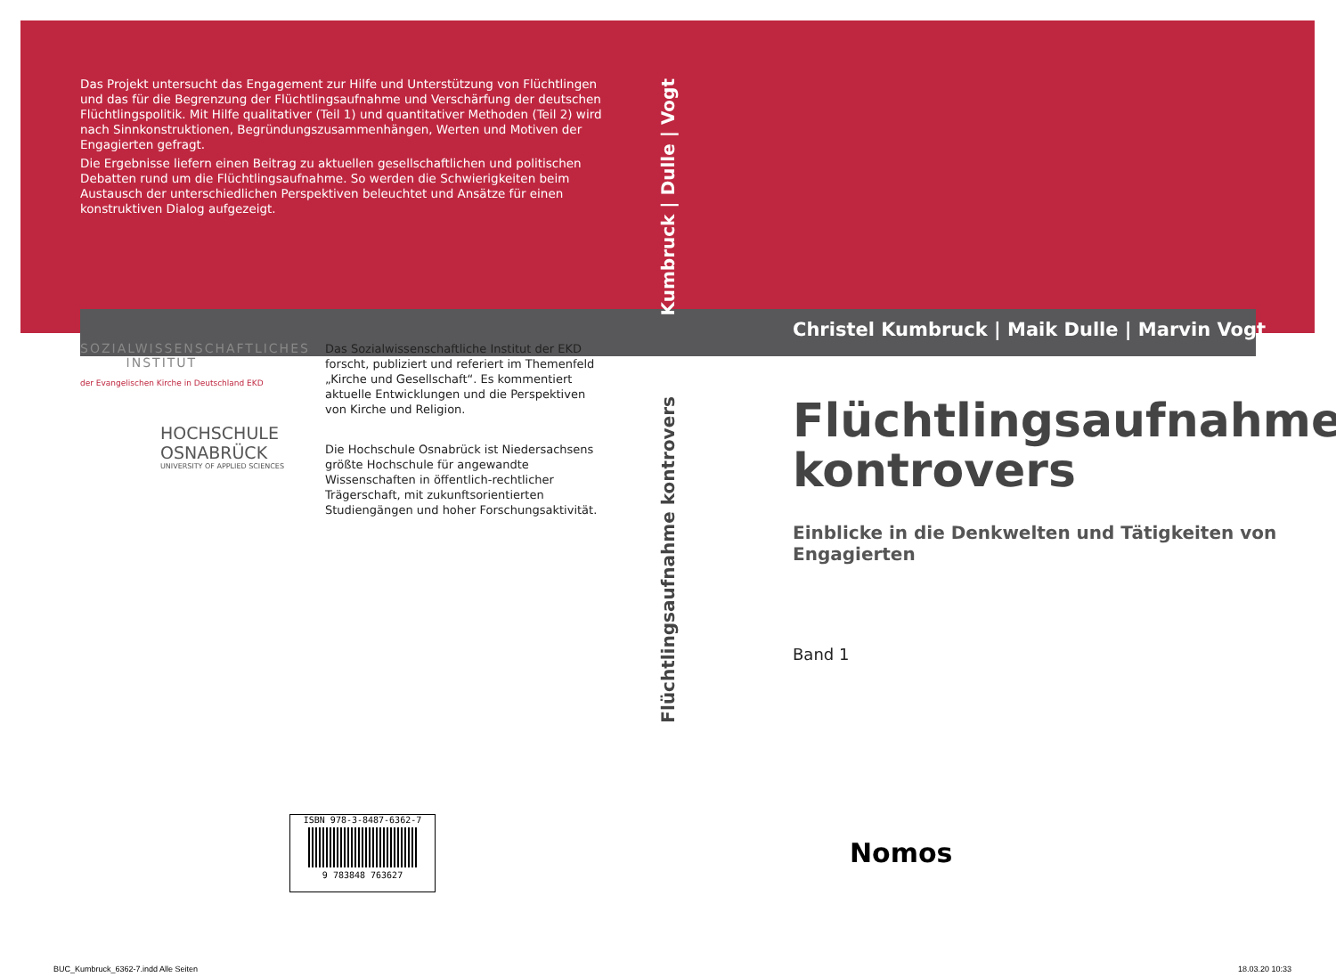Das Projekt untersucht das Engagement zur Hilfe und Unterstützung von Flüchtlingen und das für die Begrenzung der Flüchtlingsaufnahme und Verschärfung der deutschen Flüchtlingspolitik. Mit Hilfe qualitativer (Teil 1) und quantitativer Methoden (Teil 2) wird nach Sinnkonstruktionen, Begründungszusammenhängen, Werten und Motiven der Engagierten gefragt.
Die Ergebnisse liefern einen Beitrag zu aktuellen gesellschaftlichen und politischen Debatten rund um die Flüchtlingsaufnahme. So werden die Schwierigkeiten beim Austausch der unterschiedlichen Perspektiven beleuchtet und Ansätze für einen konstruktiven Dialog aufgezeigt.
SOZIALWISSENSCHAFTLICHES
INSTITUT
der Evangelischen Kirche in Deutschland EKD
HOCHSCHULE
OSNABRÜCK
UNIVERSITY OF APPLIED SCIENCES
Das Sozialwissenschaftliche Institut der EKD forscht, publiziert und referiert im Themenfeld „Kirche und Gesellschaft“. Es kommentiert aktuelle Entwicklungen und die Perspektiven von Kirche und Religion.
Die Hochschule Osnabrück ist Niedersachsens größte Hochschule für angewandte Wissenschaften in öffentlich-rechtlicher Trägerschaft, mit zukunftsorientierten Studiengängen und hoher Forschungsaktivität.
Kumbruck | Dulle | Vogt
Flüchtlingsaufnahme kontrovers
Christel Kumbruck | Maik Dulle | Marvin Vogt
Flüchtlingsaufnahme kontrovers
Einblicke in die Denkwelten und Tätigkeiten von Engagierten
Band 1
Nomos
ISBN 978-3-8487-6362-7
9 783848 763627
BUC_Kumbruck_6362-7.indd Alle Seiten
18.03.20 10:33